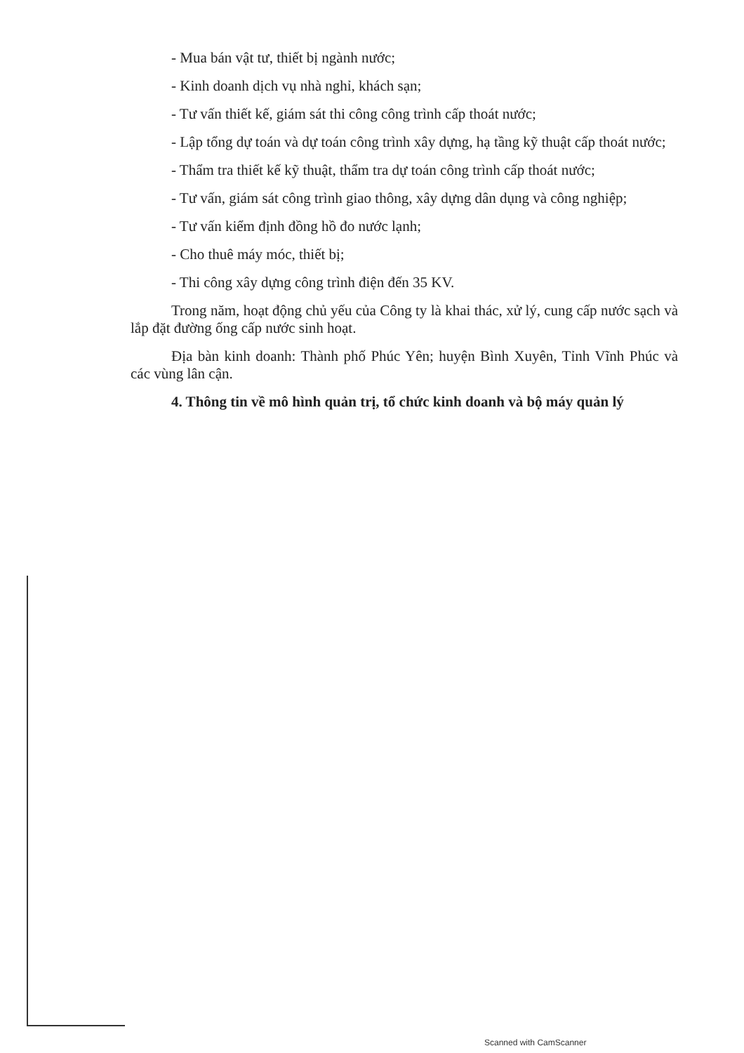- Mua bán vật tư, thiết bị ngành nước;
- Kinh doanh dịch vụ nhà nghỉ, khách sạn;
- Tư vấn thiết kế, giám sát thi công công trình cấp thoát nước;
- Lập tổng dự toán và dự toán công trình xây dựng, hạ tầng kỹ thuật cấp thoát nước;
- Thẩm tra thiết kế kỹ thuật, thẩm tra dự toán công trình cấp thoát nước;
- Tư vấn, giám sát công trình giao thông, xây dựng dân dụng và công nghiệp;
- Tư vấn kiểm định đồng hồ đo nước lạnh;
- Cho thuê máy móc, thiết bị;
- Thi công xây dựng công trình điện đến 35 KV.
Trong năm, hoạt động chủ yếu của Công ty là khai thác, xử lý, cung cấp nước sạch và lắp đặt đường ống cấp nước sinh hoạt.
Địa bàn kinh doanh: Thành phố Phúc Yên; huyện Bình Xuyên, Tỉnh Vĩnh Phúc và các vùng lân cận.
4. Thông tin về mô hình quản trị, tổ chức kinh doanh và bộ máy quản lý
Scanned with CamScanner